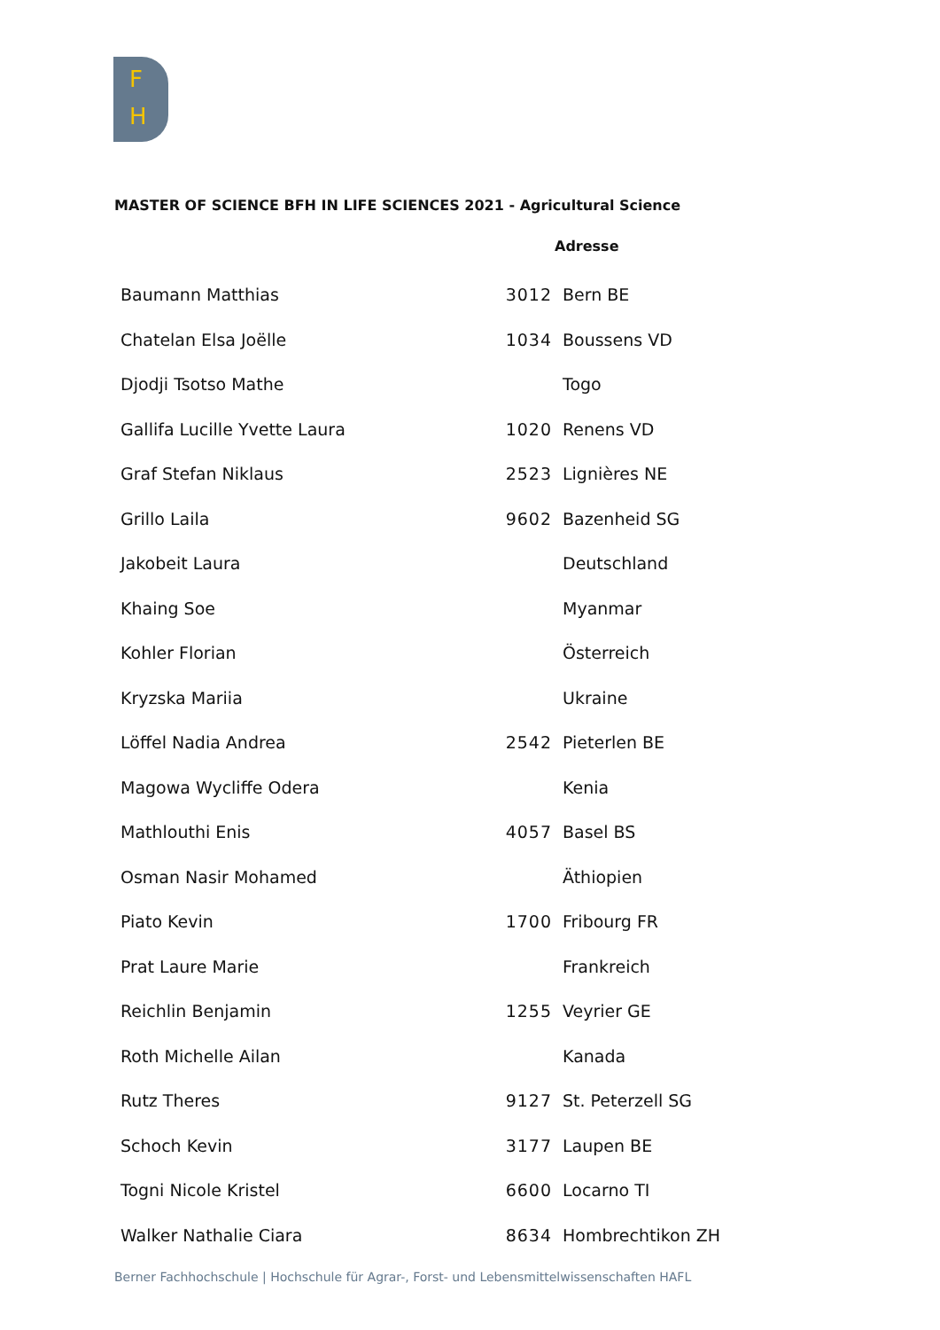F
H
MASTER OF SCIENCE BFH IN LIFE SCIENCES 2021 - Agricultural Science
| | Adresse | |
| --- | --- | --- |
| Baumann Matthias | 3012 | Bern BE |
| Chatelan Elsa Joëlle | 1034 | Boussens VD |
| Djodji Tsotso Mathe | | Togo |
| Gallifa Lucille Yvette Laura | 1020 | Renens VD |
| Graf Stefan Niklaus | 2523 | Lignières NE |
| Grillo Laila | 9602 | Bazenheid SG |
| Jakobeit Laura | | Deutschland |
| Khaing Soe | | Myanmar |
| Kohler Florian | | Österreich |
| Kryzska Mariia | | Ukraine |
| Löffel Nadia Andrea | 2542 | Pieterlen BE |
| Magowa Wycliffe Odera | | Kenia |
| Mathlouthi Enis | 4057 | Basel BS |
| Osman Nasir Mohamed | | Äthiopien |
| Piato Kevin | 1700 | Fribourg FR |
| Prat Laure Marie | | Frankreich |
| Reichlin Benjamin | 1255 | Veyrier GE |
| Roth Michelle Ailan | | Kanada |
| Rutz Theres | 9127 | St. Peterzell SG |
| Schoch Kevin | 3177 | Laupen BE |
| Togni Nicole Kristel | 6600 | Locarno TI |
| Walker Nathalie Ciara | 8634 | Hombrechtikon ZH |
Berner Fachhochschule | Hochschule für Agrar-, Forst- und Lebensmittelwissenschaften HAFL